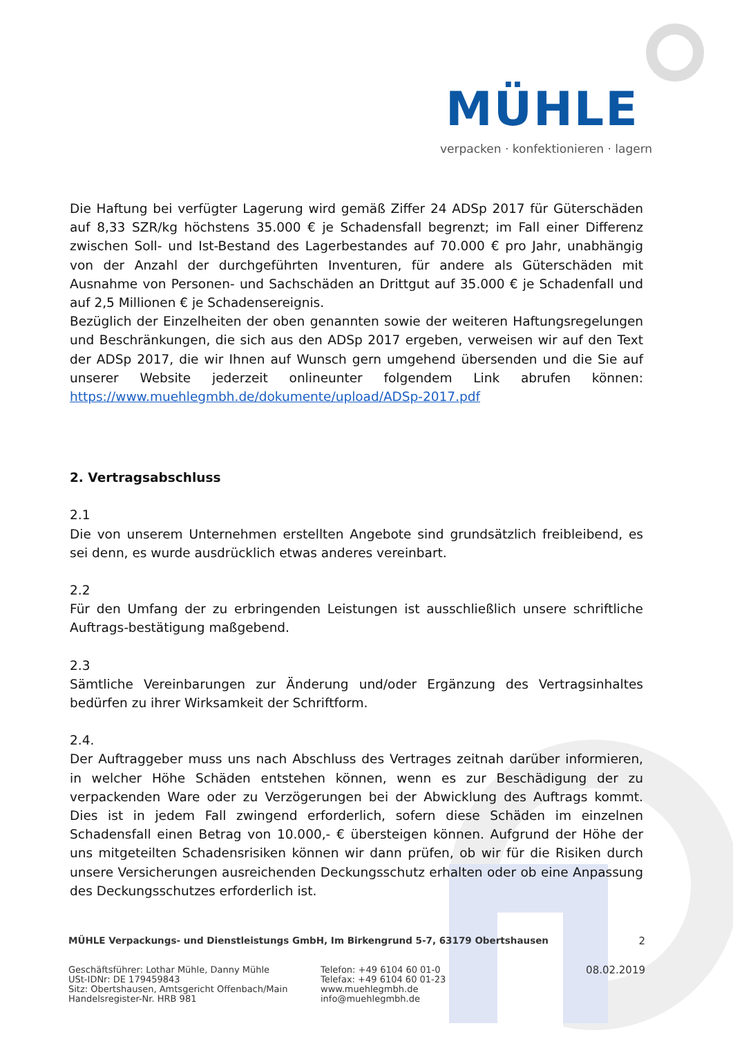MÜHLE
verpacken · konfektionieren · lagern
Die Haftung bei verfügter Lagerung wird gemäß Ziffer 24 ADSp 2017 für Güterschäden auf 8,33 SZR/kg höchstens 35.000 € je Schadensfall begrenzt; im Fall einer Differenz zwischen Soll- und Ist-Bestand des Lagerbestandes auf 70.000 € pro Jahr, unabhängig von der Anzahl der durchgeführten Inventuren, für andere als Güterschäden mit Ausnahme von Personen- und Sachschäden an Drittgut auf 35.000 € je Schadenfall und auf 2,5 Millionen € je Schadensereignis.
Bezüglich der Einzelheiten der oben genannten sowie der weiteren Haftungsregelungen und Beschränkungen, die sich aus den ADSp 2017 ergeben, verweisen wir auf den Text der ADSp 2017, die wir Ihnen auf Wunsch gern umgehend übersenden und die Sie auf unserer Website jederzeit onlineunter folgendem Link abrufen können: https://www.muehlegmbh.de/dokumente/upload/ADSp-2017.pdf
2. Vertragsabschluss
2.1
Die von unserem Unternehmen erstellten Angebote sind grundsätzlich freibleibend, es sei denn, es wurde ausdrücklich etwas anderes vereinbart.
2.2
Für den Umfang der zu erbringenden Leistungen ist ausschließlich unsere schriftliche Auftrags-bestätigung maßgebend.
2.3
Sämtliche Vereinbarungen zur Änderung und/oder Ergänzung des Vertragsinhaltes bedürfen zu ihrer Wirksamkeit der Schriftform.
2.4.
Der Auftraggeber muss uns nach Abschluss des Vertrages zeitnah darüber informieren, in welcher Höhe Schäden entstehen können, wenn es zur Beschädigung der zu verpackenden Ware oder zu Verzögerungen bei der Abwicklung des Auftrags kommt. Dies ist in jedem Fall zwingend erforderlich, sofern diese Schäden im einzelnen Schadensfall einen Betrag von 10.000,- € übersteigen können. Aufgrund der Höhe der uns mitgeteilten Schadensrisiken können wir dann prüfen, ob wir für die Risiken durch unsere Versicherungen ausreichenden Deckungsschutz erhalten oder ob eine Anpassung des Deckungsschutzes erforderlich ist.
MÜHLE Verpackungs- und Dienstleistungs GmbH, Im Birkengrund 5-7, 63179 Obertshausen 2
Geschäftsführer: Lothar Mühle, Danny Mühle
USt-IDNr: DE 179459843
Sitz: Obertshausen, Amtsgericht Offenbach/Main
Handelsregister-Nr. HRB 981
Telefon: +49 6104 60 01-0
Telefax: +49 6104 60 01-23
www.muehlegmbh.de
info@muehlegmbh.de
08.02.2019